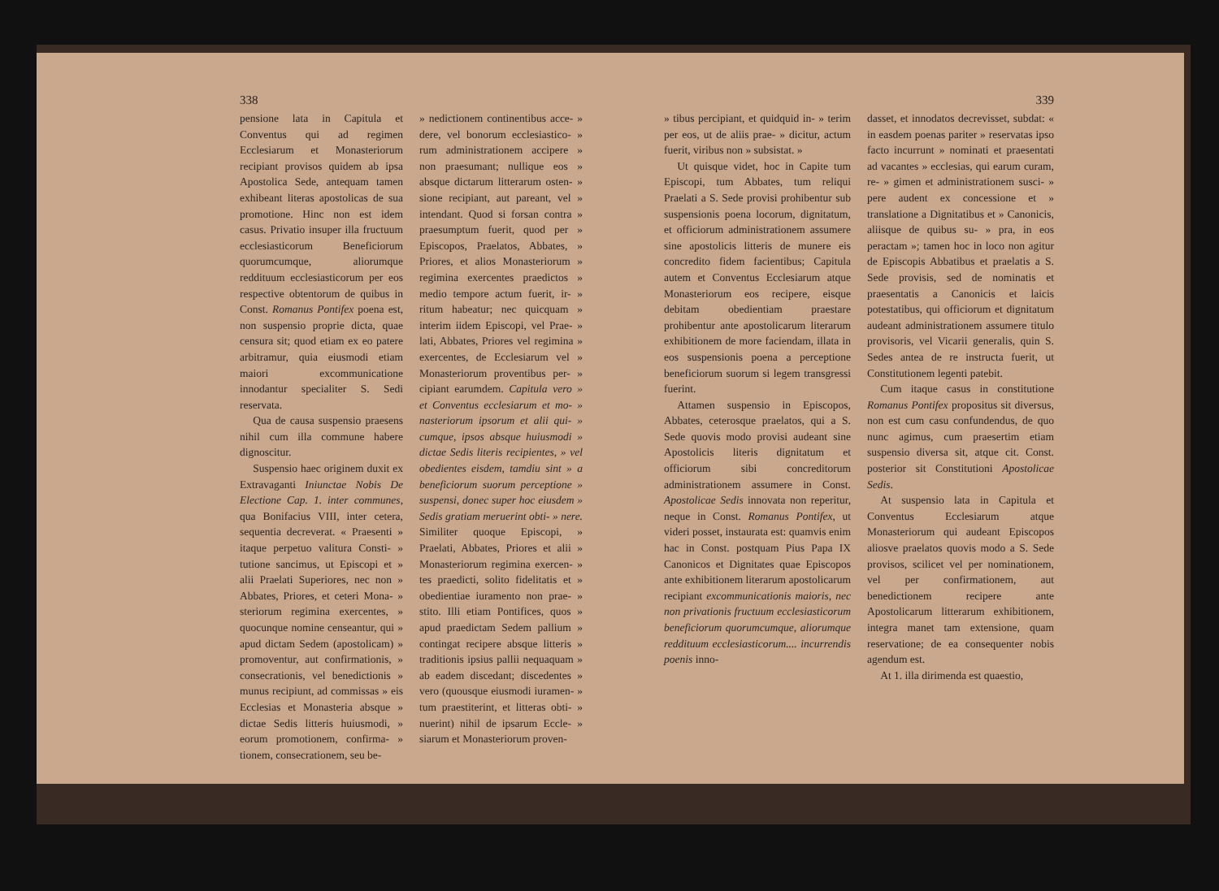338
pensione lata in Capitula et Conventus qui ad regimen Ecclesiarum et Monasteriorum recipiant provisos quidem ab ipsa Apostolica Sede, antequam tamen exhibeant literas apostolicas de sua promotione. Hinc non est idem casus. Privatio insuper illa fructuum ecclesiasticorum Beneficiorum quorumcumque, aliorumque reddituum ecclesiasticorum per eos respective obtentorum de quibus in Const. Romanus Pontifex poena est, non suspensio proprie dicta, quae censura sit; quod etiam ex eo patere arbitramur, quia eiusmodi etiam maiori excommunicatione innodantur specialiter S. Sedi reservata.
Qua de causa suspensio praesens nihil cum illa commune habere dignoscitur.
Suspensio haec originem duxit ex Extravaganti Iniunctae Nobis De Electione Cap. 1. inter communes, qua Bonifacius VIII, inter cetera, sequentia decreverat. « Praesenti » itaque perpetuo valitura Consti- » tutione sancimus, ut Episcopi et » alii Praelati Superiores, nec non » Abbates, Priores, et ceteri Mona- » steriorum regimina exercentes, » quocunque nomine censeantur, qui » apud dictam Sedem (apostolicam) » promoventur, aut confirmationis, » consecrationis, vel benedictionis » munus recipiunt, ad commissas » eis Ecclesias et Monasteria absque » dictae Sedis litteris huiusmodi, » eorum promotionem, confirma- » tionem, consecrationem, seu be-
» nedictionem continentibus acce- » dere, vel bonorum ecclesiastico- » rum administrationem accipere » non praesumant; nullique eos » absque dictarum litterarum osten- » sione recipiant, aut pareant, vel » intendant. Quod si forsan contra » praesumptum fuerit, quod per » Episcopos, Praelatos, Abbates, » Priores, et alios Monasteriorum » regimina exercentes praedictos » medio tempore actum fuerit, ir- » ritum habeatur; nec quicquam » interim iidem Episcopi, vel Prae- » lati, Abbates, Priores vel regimina » exercentes, de Ecclesiarum vel » Monasteriorum proventibus per- » cipiant earumdem. Capitula vero » et Conventus ecclesiarum et mo- » nasteriorum ipsorum et alii qui- » cumque, ipsos absque huiusmodi » dictae Sedis literis recipientes, » vel obedientes eisdem, tamdiu sint » a beneficiorum suorum perceptione » suspensi, donec super hoc eiusdem » Sedis gratiam meruerint obti- » nere. Similiter quoque Episcopi, » Praelati, Abbates, Priores et alii » Monasteriorum regimina exercen- » tes praedicti, solito fidelitatis et » obedientiae iuramento non prae- » stito. Illi etiam Pontifices, quos » apud praedictam Sedem pallium » contingat recipere absque litteris » traditionis ipsius pallii nequaquam » ab eadem discedant; discedentes » vero (quousque eiusmodi iuramen- » tum praestiterint, et litteras obti- » nuerint) nihil de ipsarum Eccle- » siarum et Monasteriorum proven-
339
» tibus percipiant, et quidquid in- » terim per eos, ut de aliis prae- » dicitur, actum fuerit, viribus non » subsistat. »
Ut quisque videt, hoc in Capite tum Episcopi, tum Abbates, tum reliqui Praelati a S. Sede provisi prohibentur sub suspensionis poena locorum, dignitatum, et officiorum administrationem assumere sine apostolicis litteris de munere eis concredito fidem facientibus; Capitula autem et Conventus Ecclesiarum atque Monasteriorum eos recipere, eisque debitam obedientiam praestare prohibentur ante apostolicarum literarum exhibitionem de more faciendam, illata in eos suspensionis poena a perceptione beneficiorum suorum si legem transgressi fuerint.
Attamen suspensio in Episcopos, Abbates, ceterosque praelatos, qui a S. Sede quovis modo provisi audeant sine Apostolicis literis dignitatum et officiorum sibi concreditorum administrationem assumere in Const. Apostolicae Sedis innovata non reperitur, neque in Const. Romanus Pontifex, ut videri posset, instaurata est: quamvis enim hac in Const. postquam Pius Papa IX Canonicos et Dignitates quae Episcopos ante exhibitionem literarum apostolicarum recipiant excommunicationis maioris, nec non privationis fructuum ecclesiasticorum beneficiorum quorumcumque, aliorumque reddituum ecclesiasticorum.... incurrendis poenis inno-
dasset, et innodatos decrevisset, subdat: « in easdem poenas pariter » reservatas ipso facto incurrunt » nominati et praesentati ad vacantes » ecclesias, qui earum curam, re- » gimen et administrationem susci- » pere audent ex concessione et » translatione a Dignitatibus et » Canonicis, aliisque de quibus su- » pra, in eos peractam »; tamen hoc in loco non agitur de Episcopis Abbatibus et praelatis a S. Sede provisis, sed de nominatis et praesentatis a Canonicis et laicis potestatibus, qui officiorum et dignitatum audeant administrationem assumere titulo provisoris, vel Vicarii generalis, quin S. Sedes antea de re instructa fuerit, ut Constitutionem legenti patebit.
Cum itaque casus in constitutione Romanus Pontifex propositus sit diversus, non est cum casu confundendus, de quo nunc agimus, cum praesertim etiam suspensio diversa sit, atque cit. Const. posterior sit Constitutioni Apostolicae Sedis.
At suspensio lata in Capitula et Conventus Ecclesiarum atque Monasteriorum qui audeant Episcopos aliosve praelatos quovis modo a S. Sede provisos, scilicet vel per nominationem, vel per confirmationem, aut benedictionem recipere ante Apostolicarum litterarum exhibitionem, integra manet tam extensione, quam reservatione; de ea consequenter nobis agendum est.
At 1. illa dirimenda est quaestio,